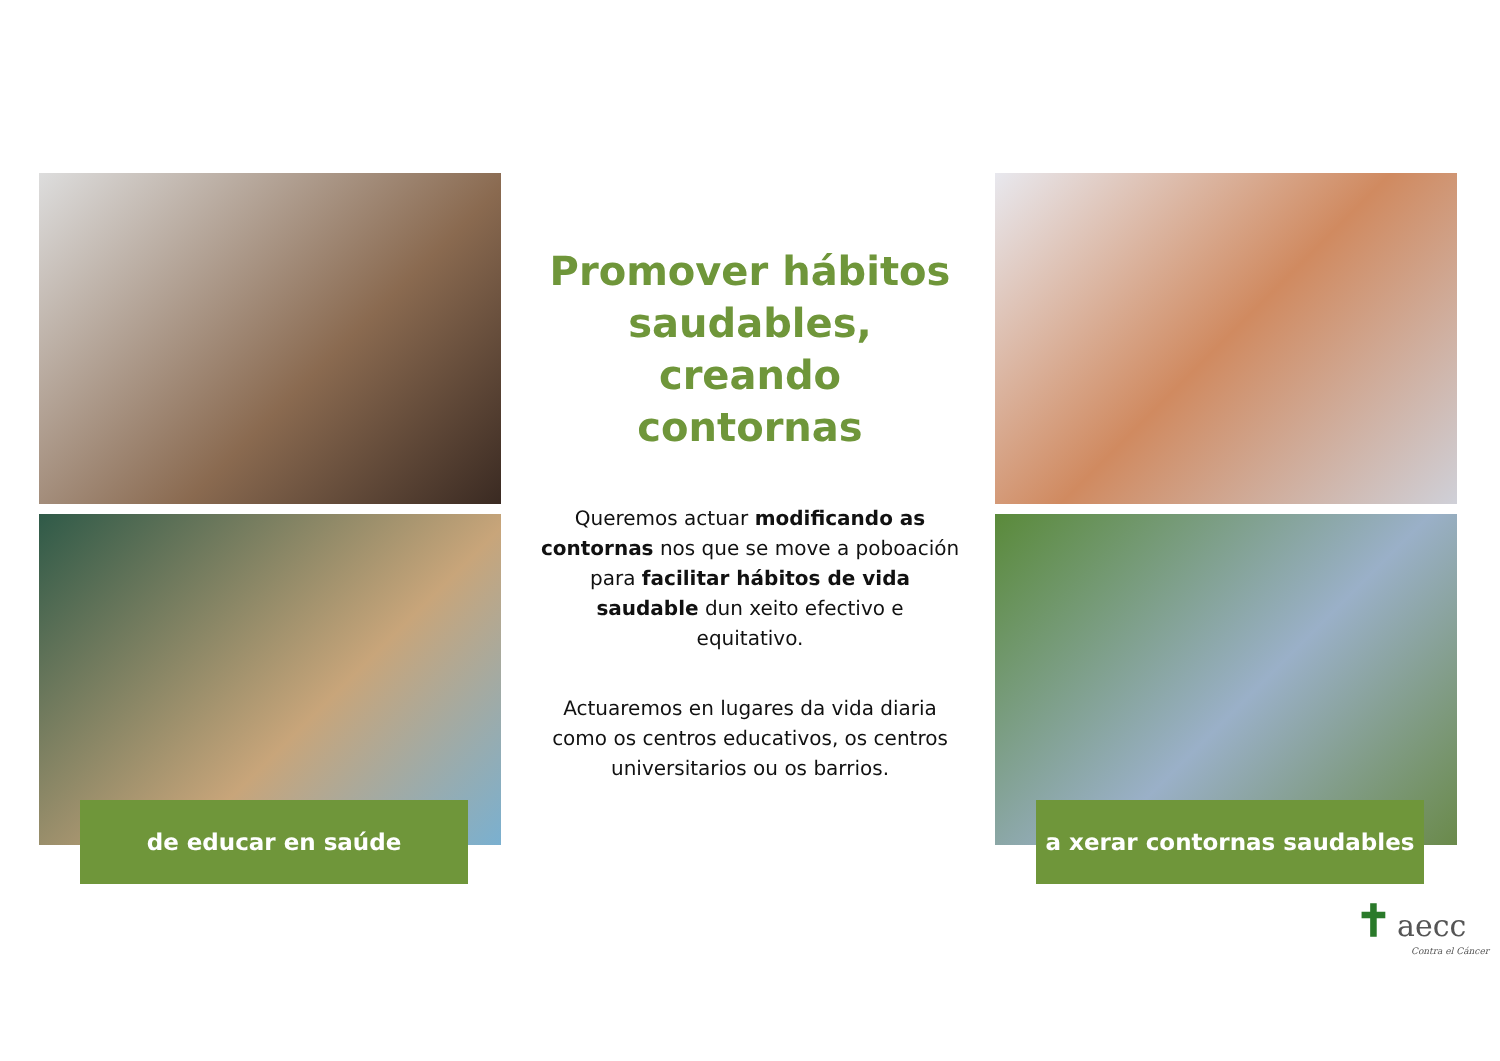de educar en saúde
Promover hábitos saudables, creando contornas
Queremos actuar modificando as contornas nos que se move a poboación para facilitar hábitos de vida saudable dun xeito efectivo e equitativo.
Actuaremos en lugares da vida diaria como os centros educativos, os centros universitarios ou os barrios.
a xerar contornas saudables
✝ aecc
Contra el Cáncer